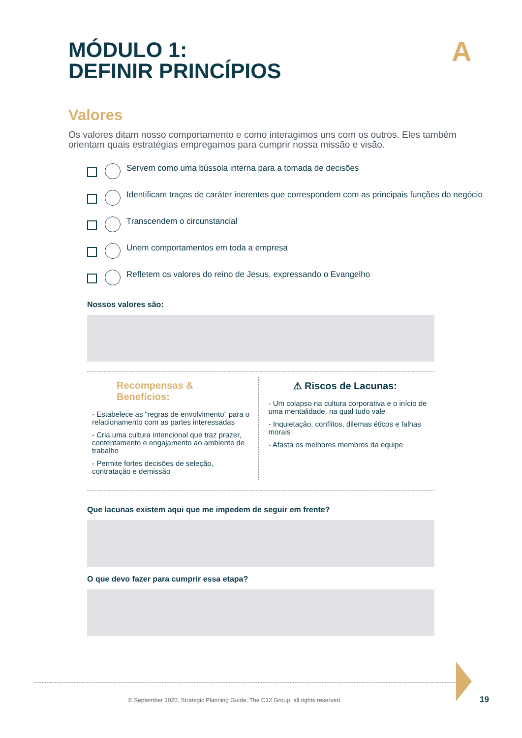A
MÓDULO 1:
DEFINIR PRINCÍPIOS
Valores
Os valores ditam nosso comportamento e como interagimos uns com os outros. Eles também orientam quais estratégias empregamos para cumprir nossa missão e visão.
Servem como uma bússola interna para a tomada de decisões
Identificam traços de caráter inerentes que correspondem com as principais funções do negócio
Transcendem o circunstancial
Unem comportamentos em toda a empresa
Refletem os valores do reino de Jesus, expressando o Evangelho
Nossos valores são:
Recompensas &
Benefícios:
- Estabelece as “regras de envolvimento” para o relacionamento com as partes interessadas
- Cria uma cultura intencional que traz prazer, contentamento e engajamento ao ambiente de trabalho
- Permite fortes decisões de seleção, contratação e demissão
⚠ Riscos de Lacunas:
- Um colapso na cultura corporativa e o início de uma mentalidade, na qual tudo vale
- Inquietação, conflitos, dilemas éticos e falhas morais
- Afasta os melhores membros da equipe
Que lacunas existem aqui que me impedem de seguir em frente?
O que devo fazer para cumprir essa etapa?
© September 2020, Strategic Planning Guide, The C12 Group, all rights reserved.
19